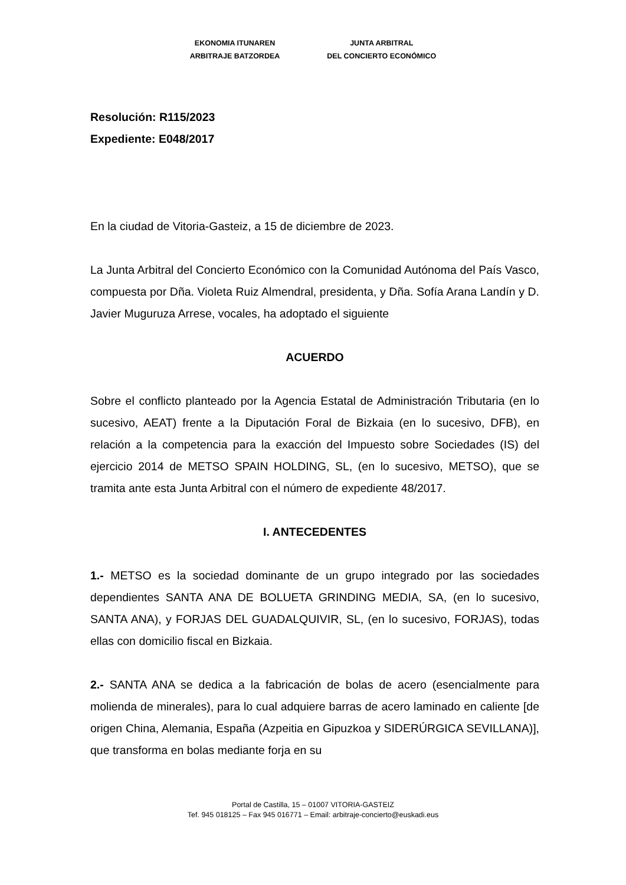EKONOMIA ITUNAREN
ARBITRAJE BATZORDEA
JUNTA ARBITRAL
DEL CONCIERTO ECONÓMICO
Resolución: R115/2023
Expediente: E048/2017
En la ciudad de Vitoria-Gasteiz, a 15 de diciembre de 2023.
La Junta Arbitral del Concierto Económico con la Comunidad Autónoma del País Vasco, compuesta por Dña. Violeta Ruiz Almendral, presidenta, y Dña. Sofía Arana Landín y D. Javier Muguruza Arrese, vocales, ha adoptado el siguiente
ACUERDO
Sobre el conflicto planteado por la Agencia Estatal de Administración Tributaria (en lo sucesivo, AEAT) frente a la Diputación Foral de Bizkaia (en lo sucesivo, DFB), en relación a la competencia para la exacción del Impuesto sobre Sociedades (IS) del ejercicio 2014 de METSO SPAIN HOLDING, SL, (en lo sucesivo, METSO), que se tramita ante esta Junta Arbitral con el número de expediente 48/2017.
I. ANTECEDENTES
1.- METSO es la sociedad dominante de un grupo integrado por las sociedades dependientes SANTA ANA DE BOLUETA GRINDING MEDIA, SA, (en lo sucesivo, SANTA ANA), y FORJAS DEL GUADALQUIVIR, SL, (en lo sucesivo, FORJAS), todas ellas con domicilio fiscal en Bizkaia.
2.- SANTA ANA se dedica a la fabricación de bolas de acero (esencialmente para molienda de minerales), para lo cual adquiere barras de acero laminado en caliente [de origen China, Alemania, España (Azpeitia en Gipuzkoa y SIDERÚRGICA SEVILLANA)], que transforma en bolas mediante forja en su
Portal de Castilla, 15 – 01007 VITORIA-GASTEIZ
Tef. 945 018125 – Fax 945 016771 – Email: arbitraje-concierto@euskadi.eus